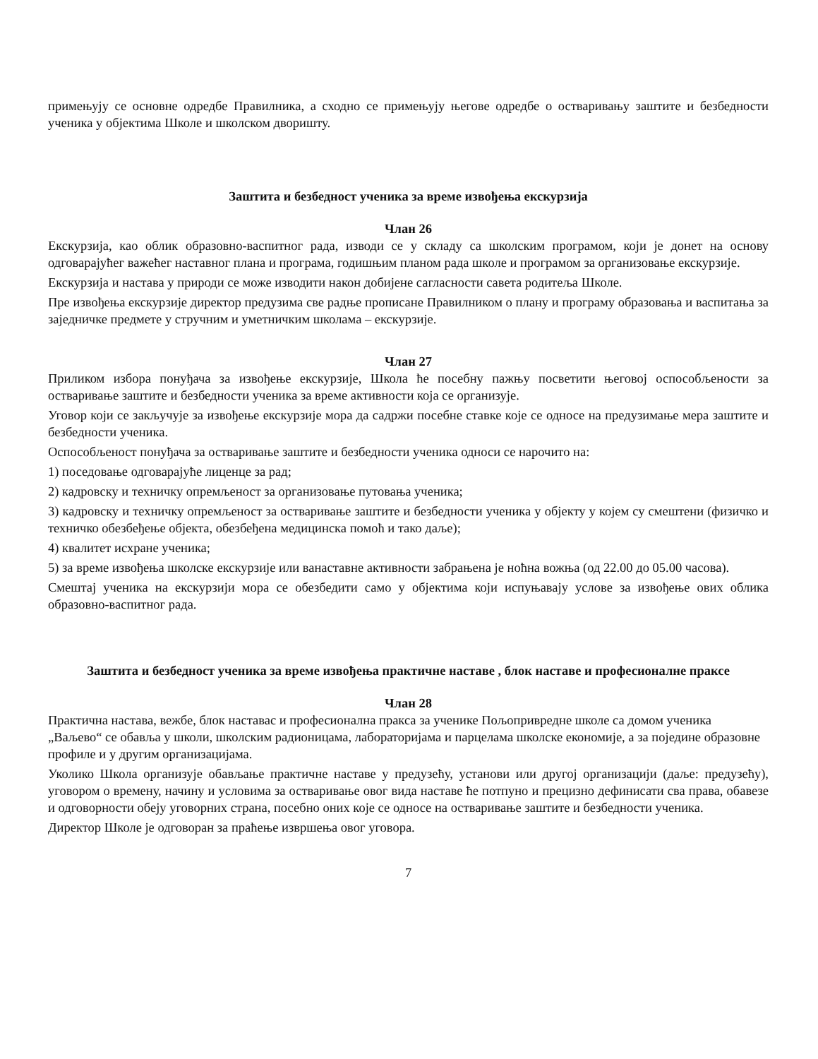примењују се основне одредбе Правилника, а сходно се примењују његове одредбе о остваривању заштите и безбедности ученика у објектима Школе и школском дворишту.
Заштита и безбедност ученика за време извођења екскурзија
Члан 26
Екскурзија, као облик образовно-васпитног рада, изводи се у складу са школским програмом, који је донет на основу одговарајућег важећег наставног плана и програма, годишњим планом рада школе и програмом за организовање екскурзије.
Екскурзија и настава у природи се може изводити након добијене сагласности савета родитеља Школе.
Пре извођења екскурзије директор предузима све радње прописане Правилником о плану и програму образовања и васпитања за заједничке предмете у стручним и уметничким школама – екскурзије.
Члан 27
Приликом избора понуђача за извођење екскурзије, Школа ће посебну пажњу посветити његовој оспособљености за остваривање заштите и безбедности ученика за време активности која се организује.
Уговор који се закључује за извођење екскурзије мора да садржи посебне ставке које се односе на предузимање мера заштите и безбедности ученика.
Оспособљеност понуђача за остваривање заштите и безбедности ученика односи се нарочито на:
1) поседовање одговарајуће лиценце за рад;
2) кадровску и техничку опремљеност за организовање путовања ученика;
3) кадровску и техничку опремљеност за остваривање заштите и безбедности ученика у објекту у којем су смештени (физичко и техничко обезбеђење објекта, обезбеђена медицинска помоћ и тако даље);
4) квалитет исхране ученика;
5) за време извођења школске екскурзије или ванаставне активности забрањена је ноћна вожња (од 22.00 до 05.00 часова).
Смештај ученика на екскурзији мора се обезбедити само у објектима који испуњавају услове за извођење ових облика образовно-васпитног рада.
Заштита и безбедност ученика за време извођења практичне наставе , блок наставе и професионалне праксе
Члан 28
Практична настава, вежбе, блок наставас и професионална пракса за ученике Пољопривредне школе са домом ученика „Ваљево“ се обавља у школи, школским радионицама, лабораторијама и парцелама школске економије, а за поједине образовне профиле и у другим организацијама.
Уколико Школа организује обављање практичне наставе у предузећу, установи или другој организацији (даље: предузећу), уговором о времену, начину и условима за остваривање овог вида наставе ће потпуно и прецизно дефинисати сва права, обавезе и одговорности обеју уговорних страна, посебно оних које се односе на остваривање заштите и безбедности ученика.
Директор Школе је одговоран за праћење извршења овог уговора.
7